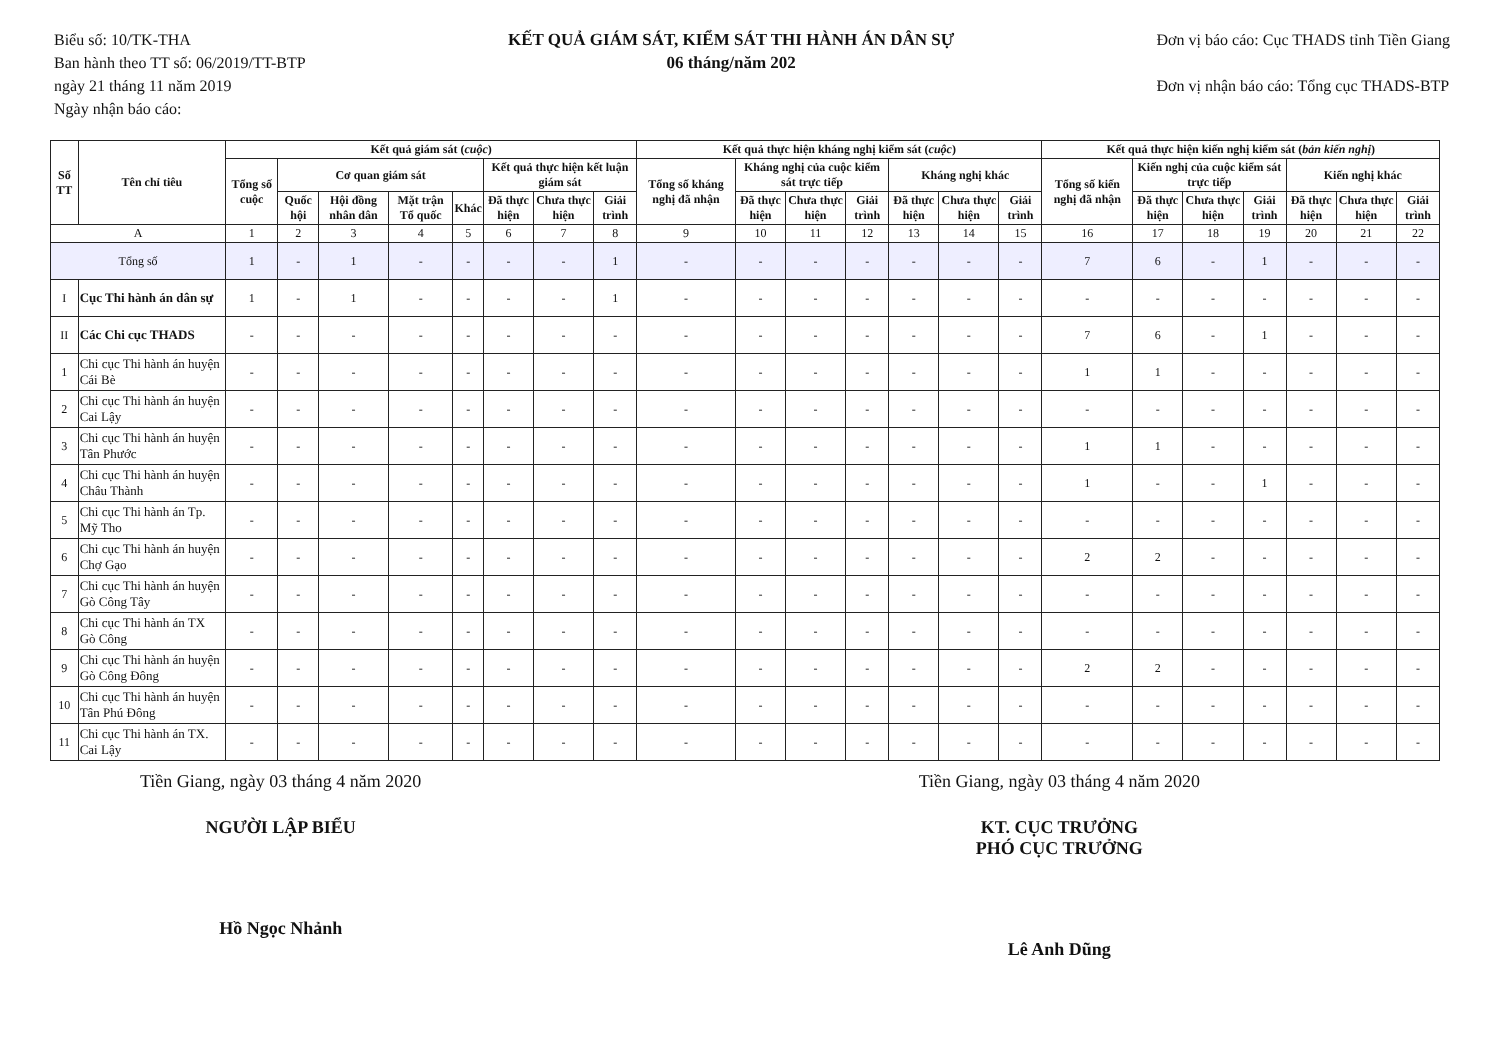Biểu số: 10/TK-THA
Ban hành theo TT số: 06/2019/TT-BTP
ngày 21 tháng 11 năm 2019
Ngày nhận báo cáo:
KẾT QUẢ GIÁM SÁT, KIỂM SÁT THI HÀNH ÁN DÂN SỰ
06 tháng/năm 202
Đơn vị báo cáo: Cục THADS tỉnh Tiền Giang
Đơn vị nhận báo cáo: Tổng cục THADS-BTP
| Số TT | Tên chỉ tiêu | Kết quả giám sát ( cuộc ) | | | | | | | | Kết quả thực hiện kháng nghị kiểm sát ( cuộc ) | | | | | | | Kết quả thực hiện kiến nghị kiểm sát ( bản kiến nghị ) | | | | | | |
| --- | --- | --- | --- | --- | --- | --- | --- | --- | --- | --- | --- | --- | --- | --- | --- | --- | --- | --- | --- | --- | --- | --- | --- |
| | | Tổng số cuộc | Cơ quan giám sát | | | | Kết quả thực hiện kết luận giám sát | | | Tổng số kháng nghị đã nhận | Kháng nghị của cuộc kiểm sát trực tiếp | | | Kháng nghị khác | | | Tổng số kiến nghị đã nhận | Kiến nghị của cuộc kiểm sát trực tiếp | | | Kiến nghị khác | | |
| | | | Quốc hội | Hội đồng nhân dân | Mặt trận Tổ quốc | Khác | Đã thực hiện | Chưa thực hiện | Giải trình | | Đã thực hiện | Chưa thực hiện | Giải trình | Đã thực hiện | Chưa thực hiện | Giải trình | | Đã thực hiện | Chưa thực hiện | Giải trình | Đã thực hiện | Chưa thực hiện | Giải trình |
| A | | 1 | 2 | 3 | 4 | 5 | 6 | 7 | 8 | 9 | 10 | 11 | 12 | 13 | 14 | 15 | 16 | 17 | 18 | 19 | 20 | 21 | 22 |
| Tổng số | | 1 | - | 1 | - | - | - | - | 1 | - | - | - | - | - | - | - | 7 | 6 | - | 1 | - | - | - |
| I | Cục Thi hành án dân sự | 1 | - | 1 | - | - | - | - | 1 | - | - | - | - | - | - | - | - | - | - | - | - | - | - |
| II | Các Chi cục THADS | - | - | - | - | - | - | - | - | - | - | - | - | - | - | - | 7 | 6 | - | 1 | - | - | - |
| 1 | Chi cục Thi hành án huyện Cái Bè | - | - | - | - | - | - | - | - | - | - | - | - | - | - | - | 1 | 1 | - | - | - | - | - |
| 2 | Chi cục Thi hành án huyện Cai Lậy | - | - | - | - | - | - | - | - | - | - | - | - | - | - | - | - | - | - | - | - | - | - |
| 3 | Chi cục Thi hành án huyện Tân Phước | - | - | - | - | - | - | - | - | - | - | - | - | - | - | - | 1 | 1 | - | - | - | - | - |
| 4 | Chi cục Thi hành án huyện Châu Thành | - | - | - | - | - | - | - | - | - | - | - | - | - | - | - | 1 | - | - | 1 | - | - | - |
| 5 | Chi cục Thi hành án Tp. Mỹ Tho | - | - | - | - | - | - | - | - | - | - | - | - | - | - | - | - | - | - | - | - | - | - |
| 6 | Chi cục Thi hành án huyện Chợ Gạo | - | - | - | - | - | - | - | - | - | - | - | - | - | - | - | 2 | 2 | - | - | - | - | - |
| 7 | Chi cục Thi hành án huyện Gò Công Tây | - | - | - | - | - | - | - | - | - | - | - | - | - | - | - | - | - | - | - | - | - | - |
| 8 | Chi cục Thi hành án TX Gò Công | - | - | - | - | - | - | - | - | - | - | - | - | - | - | - | - | - | - | - | - | - | - |
| 9 | Chi cục Thi hành án huyện Gò Công Đông | - | - | - | - | - | - | - | - | - | - | - | - | - | - | - | 2 | 2 | - | - | - | - | - |
| 10 | Chi cục Thi hành án huyện Tân Phú Đông | - | - | - | - | - | - | - | - | - | - | - | - | - | - | - | - | - | - | - | - | - | - |
| 11 | Chi cục Thi hành án TX. Cai Lậy | - | - | - | - | - | - | - | - | - | - | - | - | - | - | - | - | - | - | - | - | - | - |
Tiền Giang, ngày 03 tháng 4 năm 2020
NGƯỜI LẬP BIỂU
Hồ Ngọc Nhảnh
Tiền Giang, ngày 03 tháng 4 năm 2020
KT. CỤC TRƯỞNG
PHÓ CỤC TRƯỞNG
Lê Anh Dũng